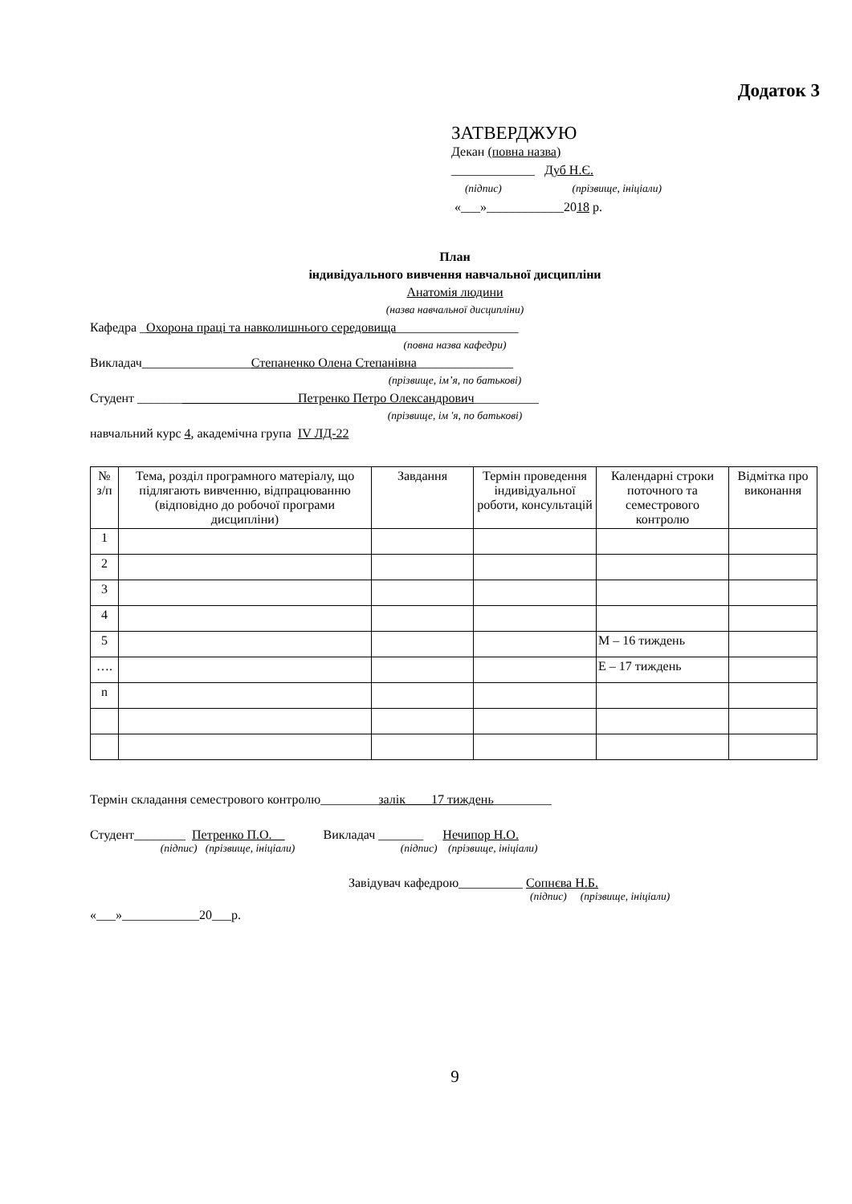Додаток 3
ЗАТВЕРДЖУЮ
Декан (повна назва)
_____________ Дуб Н.Є.
(підпис) (прізвище, ініціали)
«___»____________2018 р.
План
індивідуального вивчення навчальної дисципліни
Анатомія людини
(назва навчальної дисципліни)
Кафедра _Охорона праці та навколишнього середовища___________________
(повна назва кафедри)
Викладач_________________Степаненко Олена Степанівна_______________
(прізвище, ім’я, по батькові)
Студент _________________________Петренко Петро Олександрович__________
(прізвище, ім 'я, по батькові)
навчальний курс 4, академічна група IV ЛД-22
| № з/п | Тема, розділ програмного матеріалу, що підлягають вивченню, відпрацюванню (відповідно до робочої програми дисципліни) | Завдання | Термін проведення індивідуальної роботи, консультацій | Календарні строки поточного та семестрового контролю | Відмітка про виконання |
| --- | --- | --- | --- | --- | --- |
| 1 | | | | | |
| 2 | | | | | |
| 3 | | | | | |
| 4 | | | | | |
| 5 | | | | М – 16 тиждень | |
| …. | | | | Е – 17 тиждень | |
| n | | | | | |
Термін складання семестрового контролю_________залік____17 тиждень_________
Студент________ Петренко П.О. Викладач _______ Нечипор Н.О.
(підпис) (прізвище, ініціали) (підпис) (прізвище, ініціали)
Завідувач кафедрою__________ Сопнєва Н.Б.
(підпис) (прізвище, ініціали)
«___»____________20___р.
9